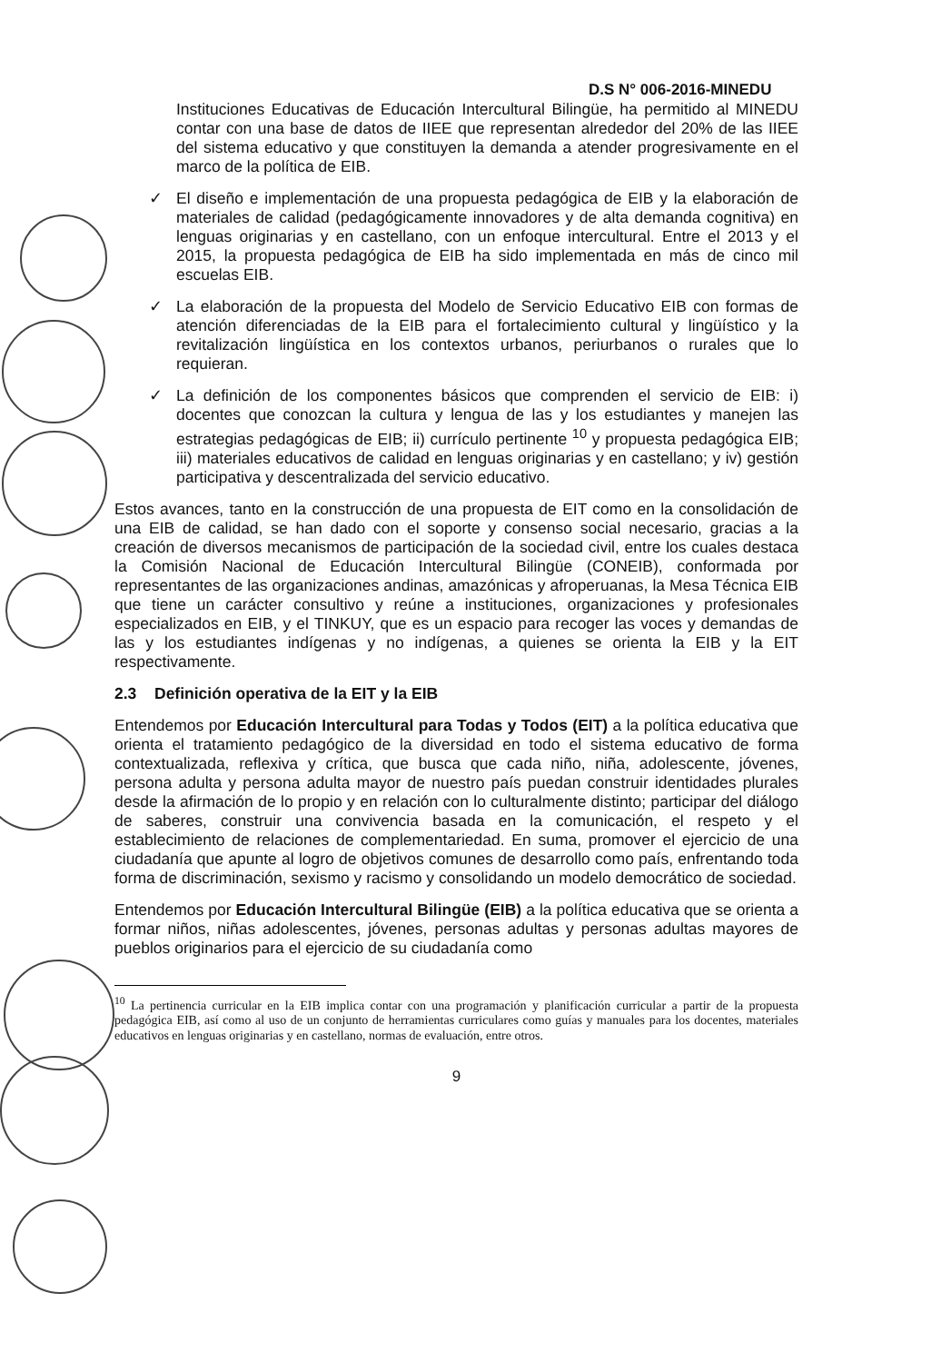D.S N° 006-2016-MINEDU
Instituciones Educativas de Educación Intercultural Bilingüe, ha permitido al MINEDU contar con una base de datos de IIEE que representan alrededor del 20% de las IIEE del sistema educativo y que constituyen la demanda a atender progresivamente en el marco de la política de EIB.
✓ El diseño e implementación de una propuesta pedagógica de EIB y la elaboración de materiales de calidad (pedagógicamente innovadores y de alta demanda cognitiva) en lenguas originarias y en castellano, con un enfoque intercultural. Entre el 2013 y el 2015, la propuesta pedagógica de EIB ha sido implementada en más de cinco mil escuelas EIB.
✓ La elaboración de la propuesta del Modelo de Servicio Educativo EIB con formas de atención diferenciadas de la EIB para el fortalecimiento cultural y lingüístico y la revitalización lingüística en los contextos urbanos, periurbanos o rurales que lo requieran.
✓ La definición de los componentes básicos que comprenden el servicio de EIB: i) docentes que conozcan la cultura y lengua de las y los estudiantes y manejen las estrategias pedagógicas de EIB; ii) currículo pertinente <sup>10</sup> y propuesta pedagógica EIB; iii) materiales educativos de calidad en lenguas originarias y en castellano; y iv) gestión participativa y descentralizada del servicio educativo.
Estos avances, tanto en la construcción de una propuesta de EIT como en la consolidación de una EIB de calidad, se han dado con el soporte y consenso social necesario, gracias a la creación de diversos mecanismos de participación de la sociedad civil, entre los cuales destaca la Comisión Nacional de Educación Intercultural Bilingüe (CONEIB), conformada por representantes de las organizaciones andinas, amazónicas y afroperuanas, la Mesa Técnica EIB que tiene un carácter consultivo y reúne a instituciones, organizaciones y profesionales especializados en EIB, y el TINKUY, que es un espacio para recoger las voces y demandas de las y los estudiantes indígenas y no indígenas, a quienes se orienta la EIB y la EIT respectivamente.
2.3 Definición operativa de la EIT y la EIB
Entendemos por Educación Intercultural para Todas y Todos (EIT) a la política educativa que orienta el tratamiento pedagógico de la diversidad en todo el sistema educativo de forma contextualizada, reflexiva y crítica, que busca que cada niño, niña, adolescente, jóvenes, persona adulta y persona adulta mayor de nuestro país puedan construir identidades plurales desde la afirmación de lo propio y en relación con lo culturalmente distinto; participar del diálogo de saberes, construir una convivencia basada en la comunicación, el respeto y el establecimiento de relaciones de complementariedad. En suma, promover el ejercicio de una ciudadanía que apunte al logro de objetivos comunes de desarrollo como país, enfrentando toda forma de discriminación, sexismo y racismo y consolidando un modelo democrático de sociedad.
Entendemos por Educación Intercultural Bilingüe (EIB) a la política educativa que se orienta a formar niños, niñas adolescentes, jóvenes, personas adultas y personas adultas mayores de pueblos originarios para el ejercicio de su ciudadanía como
<sup>10</sup> La pertinencia curricular en la EIB implica contar con una programación y planificación curricular a partir de la propuesta pedagógica EIB, así como al uso de un conjunto de herramientas curriculares como guías y manuales para los docentes, materiales educativos en lenguas originarias y en castellano, normas de evaluación, entre otros.
9